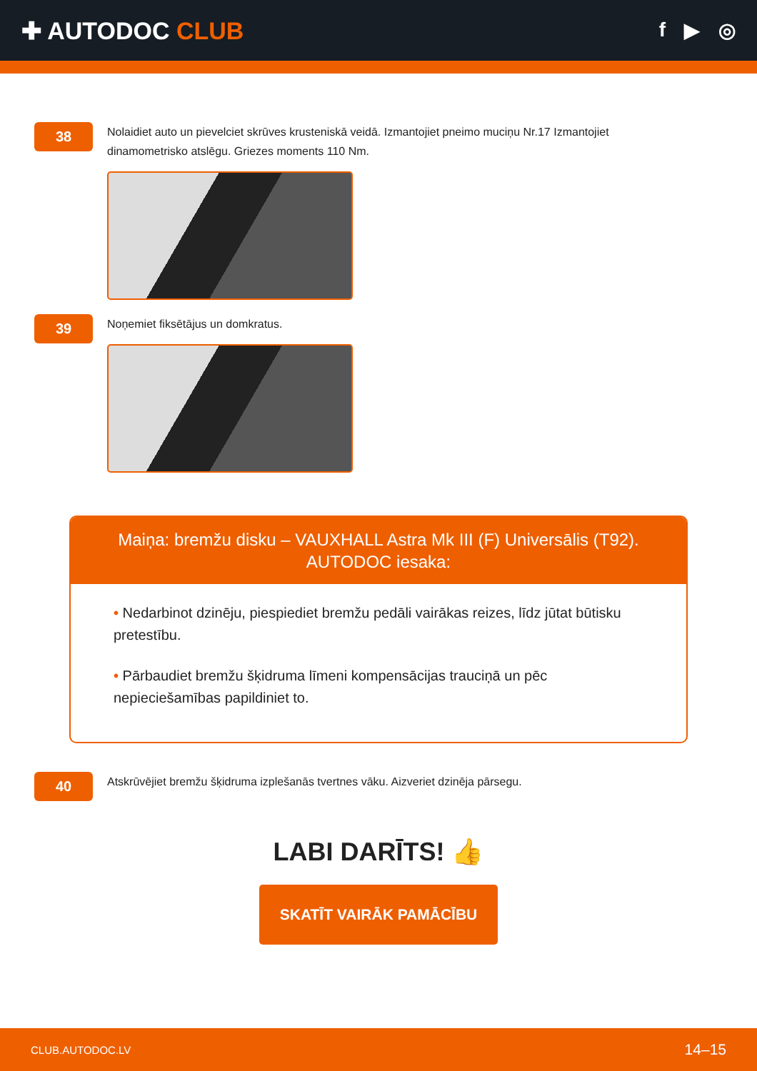✚ AUTODOC CLUB
f ▶ ◎
38
Nolaidiet auto un pievelciet skrūves krusteniskā veidā. Izmantojiet pneimo muciņu Nr.17 Izmantojiet dinamometrisko atslēgu. Griezes moments 110 Nm.
39
Noņemiet fiksētājus un domkratus.
Maiņa: bremžu disku – VAUXHALL Astra Mk III (F) Universālis (T92).
AUTODOC iesaka:
• Nedarbinot dzinēju, piespiediet bremžu pedāli vairākas reizes, līdz jūtat būtisku pretestību.
• Pārbaudiet bremžu šķidruma līmeni kompensācijas trauciņā un pēc nepieciešamības papildiniet to.
40
Atskrūvējiet bremžu šķidruma izplešanās tvertnes vāku. Aizveriet dzinēja pārsegu.
LABI DARĪTS! 👍
SKATĪT VAIRĀK PAMĀCĪBU
CLUB.AUTODOC.LV 14–15